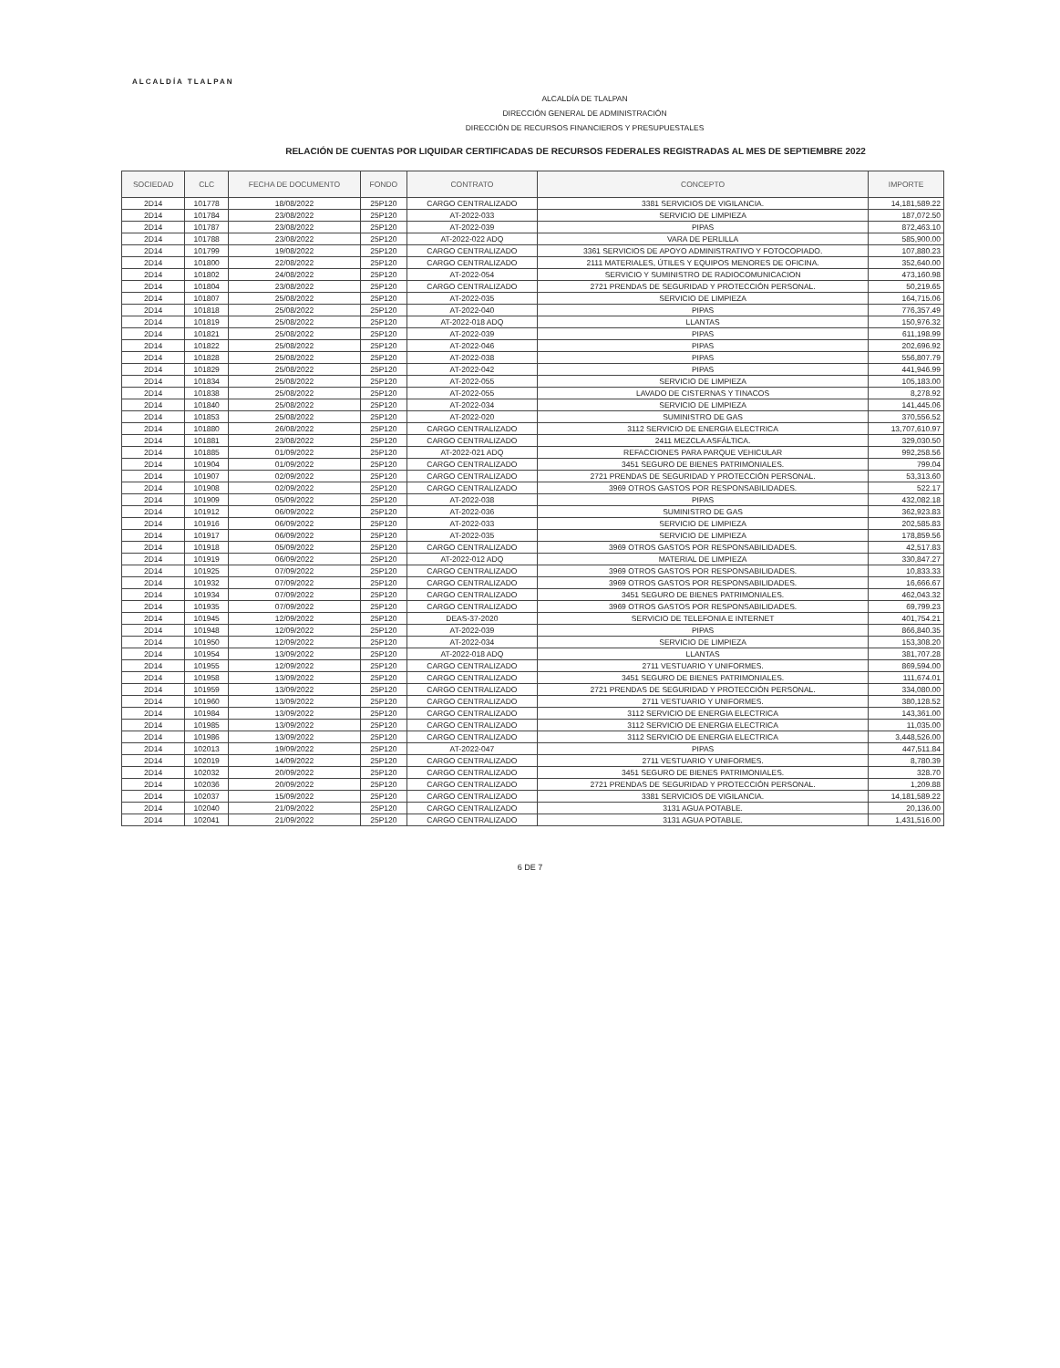ALCALDÍA TLALPAN
ALCALDÍA DE TLALPAN
DIRECCIÓN GENERAL DE ADMINISTRACIÓN
DIRECCIÓN DE RECURSOS FINANCIEROS Y PRESUPUESTALES
RELACIÓN DE CUENTAS POR LIQUIDAR CERTIFICADAS DE RECURSOS FEDERALES REGISTRADAS AL MES DE SEPTIEMBRE 2022
| SOCIEDAD | CLC | FECHA DE DOCUMENTO | FONDO | CONTRATO | CONCEPTO | IMPORTE |
| --- | --- | --- | --- | --- | --- | --- |
| 2D14 | 101778 | 18/08/2022 | 25P120 | CARGO CENTRALIZADO | 3381 SERVICIOS DE VIGILANCIA. | 14,181,589.22 |
| 2D14 | 101784 | 23/08/2022 | 25P120 | AT-2022-033 | SERVICIO DE LIMPIEZA | 187,072.50 |
| 2D14 | 101787 | 23/08/2022 | 25P120 | AT-2022-039 | PIPAS | 872,463.10 |
| 2D14 | 101788 | 23/08/2022 | 25P120 | AT-2022-022 ADQ | VARA DE PERLILLA | 585,900.00 |
| 2D14 | 101799 | 19/08/2022 | 25P120 | CARGO CENTRALIZADO | 3361 SERVICIOS DE APOYO ADMINISTRATIVO Y FOTOCOPIADO. | 107,880.23 |
| 2D14 | 101800 | 22/08/2022 | 25P120 | CARGO CENTRALIZADO | 2111 MATERIALES, ÚTILES Y EQUIPOS MENORES DE OFICINA. | 352,640.00 |
| 2D14 | 101802 | 24/08/2022 | 25P120 | AT-2022-054 | SERVICIO Y SUMINISTRO DE RADIOCOMUNICACION | 473,160.98 |
| 2D14 | 101804 | 23/08/2022 | 25P120 | CARGO CENTRALIZADO | 2721 PRENDAS DE SEGURIDAD Y PROTECCIÓN PERSONAL. | 50,219.65 |
| 2D14 | 101807 | 25/08/2022 | 25P120 | AT-2022-035 | SERVICIO DE LIMPIEZA | 164,715.06 |
| 2D14 | 101818 | 25/08/2022 | 25P120 | AT-2022-040 | PIPAS | 776,357.49 |
| 2D14 | 101819 | 25/08/2022 | 25P120 | AT-2022-018 ADQ | LLANTAS | 150,976.32 |
| 2D14 | 101821 | 25/08/2022 | 25P120 | AT-2022-039 | PIPAS | 611,198.99 |
| 2D14 | 101822 | 25/08/2022 | 25P120 | AT-2022-046 | PIPAS | 202,696.92 |
| 2D14 | 101828 | 25/08/2022 | 25P120 | AT-2022-038 | PIPAS | 556,807.79 |
| 2D14 | 101829 | 25/08/2022 | 25P120 | AT-2022-042 | PIPAS | 441,946.99 |
| 2D14 | 101834 | 25/08/2022 | 25P120 | AT-2022-055 | SERVICIO DE LIMPIEZA | 105,183.00 |
| 2D14 | 101838 | 25/08/2022 | 25P120 | AT-2022-055 | LAVADO DE CISTERNAS Y TINACOS | 8,278.92 |
| 2D14 | 101840 | 25/08/2022 | 25P120 | AT-2022-034 | SERVICIO DE LIMPIEZA | 141,445.06 |
| 2D14 | 101853 | 25/08/2022 | 25P120 | AT-2022-020 | SUMINISTRO DE GAS | 370,556.52 |
| 2D14 | 101880 | 26/08/2022 | 25P120 | CARGO CENTRALIZADO | 3112 SERVICIO DE ENERGIA ELECTRICA | 13,707,610.97 |
| 2D14 | 101881 | 23/08/2022 | 25P120 | CARGO CENTRALIZADO | 2411 MEZCLA ASFÁLTICA. | 329,030.50 |
| 2D14 | 101885 | 01/09/2022 | 25P120 | AT-2022-021 ADQ | REFACCIONES PARA PARQUE VEHICULAR | 992,258.56 |
| 2D14 | 101904 | 01/09/2022 | 25P120 | CARGO CENTRALIZADO | 3451 SEGURO DE BIENES PATRIMONIALES. | 799.04 |
| 2D14 | 101907 | 02/09/2022 | 25P120 | CARGO CENTRALIZADO | 2721 PRENDAS DE SEGURIDAD Y PROTECCIÓN PERSONAL. | 53,313.60 |
| 2D14 | 101908 | 02/09/2022 | 25P120 | CARGO CENTRALIZADO | 3969 OTROS GASTOS POR RESPONSABILIDADES. | 522.17 |
| 2D14 | 101909 | 05/09/2022 | 25P120 | AT-2022-038 | PIPAS | 432,082.18 |
| 2D14 | 101912 | 06/09/2022 | 25P120 | AT-2022-036 | SUMINISTRO DE GAS | 362,923.83 |
| 2D14 | 101916 | 06/09/2022 | 25P120 | AT-2022-033 | SERVICIO DE LIMPIEZA | 202,585.83 |
| 2D14 | 101917 | 06/09/2022 | 25P120 | AT-2022-035 | SERVICIO DE LIMPIEZA | 178,859.56 |
| 2D14 | 101918 | 05/09/2022 | 25P120 | CARGO CENTRALIZADO | 3969 OTROS GASTOS POR RESPONSABILIDADES. | 42,517.83 |
| 2D14 | 101919 | 06/09/2022 | 25P120 | AT-2022-012 ADQ | MATERIAL DE LIMPIEZA | 330,847.27 |
| 2D14 | 101925 | 07/09/2022 | 25P120 | CARGO CENTRALIZADO | 3969 OTROS GASTOS POR RESPONSABILIDADES. | 10,833.33 |
| 2D14 | 101932 | 07/09/2022 | 25P120 | CARGO CENTRALIZADO | 3969 OTROS GASTOS POR RESPONSABILIDADES. | 16,666.67 |
| 2D14 | 101934 | 07/09/2022 | 25P120 | CARGO CENTRALIZADO | 3451 SEGURO DE BIENES PATRIMONIALES. | 462,043.32 |
| 2D14 | 101935 | 07/09/2022 | 25P120 | CARGO CENTRALIZADO | 3969 OTROS GASTOS POR RESPONSABILIDADES. | 69,799.23 |
| 2D14 | 101945 | 12/09/2022 | 25P120 | DEAS-37-2020 | SERVICIO DE TELEFONIA E INTERNET | 401,754.21 |
| 2D14 | 101948 | 12/09/2022 | 25P120 | AT-2022-039 | PIPAS | 866,840.35 |
| 2D14 | 101950 | 12/09/2022 | 25P120 | AT-2022-034 | SERVICIO DE LIMPIEZA | 153,308.20 |
| 2D14 | 101954 | 13/09/2022 | 25P120 | AT-2022-018 ADQ | LLANTAS | 381,707.28 |
| 2D14 | 101955 | 12/09/2022 | 25P120 | CARGO CENTRALIZADO | 2711 VESTUARIO Y UNIFORMES. | 869,594.00 |
| 2D14 | 101958 | 13/09/2022 | 25P120 | CARGO CENTRALIZADO | 3451 SEGURO DE BIENES PATRIMONIALES. | 111,674.01 |
| 2D14 | 101959 | 13/09/2022 | 25P120 | CARGO CENTRALIZADO | 2721 PRENDAS DE SEGURIDAD Y PROTECCIÓN PERSONAL. | 334,080.00 |
| 2D14 | 101960 | 13/09/2022 | 25P120 | CARGO CENTRALIZADO | 2711 VESTUARIO Y UNIFORMES. | 380,128.52 |
| 2D14 | 101984 | 13/09/2022 | 25P120 | CARGO CENTRALIZADO | 3112 SERVICIO DE ENERGIA ELECTRICA | 143,361.00 |
| 2D14 | 101985 | 13/09/2022 | 25P120 | CARGO CENTRALIZADO | 3112 SERVICIO DE ENERGIA ELECTRICA | 11,035.00 |
| 2D14 | 101986 | 13/09/2022 | 25P120 | CARGO CENTRALIZADO | 3112 SERVICIO DE ENERGIA ELECTRICA | 3,448,526.00 |
| 2D14 | 102013 | 19/09/2022 | 25P120 | AT-2022-047 | PIPAS | 447,511.84 |
| 2D14 | 102019 | 14/09/2022 | 25P120 | CARGO CENTRALIZADO | 2711 VESTUARIO Y UNIFORMES. | 8,780.39 |
| 2D14 | 102032 | 20/09/2022 | 25P120 | CARGO CENTRALIZADO | 3451 SEGURO DE BIENES PATRIMONIALES. | 328.70 |
| 2D14 | 102036 | 20/09/2022 | 25P120 | CARGO CENTRALIZADO | 2721 PRENDAS DE SEGURIDAD Y PROTECCIÓN PERSONAL. | 1,209.88 |
| 2D14 | 102037 | 15/09/2022 | 25P120 | CARGO CENTRALIZADO | 3381 SERVICIOS DE VIGILANCIA. | 14,181,589.22 |
| 2D14 | 102040 | 21/09/2022 | 25P120 | CARGO CENTRALIZADO | 3131 AGUA POTABLE. | 20,136.00 |
| 2D14 | 102041 | 21/09/2022 | 25P120 | CARGO CENTRALIZADO | 3131 AGUA POTABLE. | 1,431,516.00 |
6 DE 7